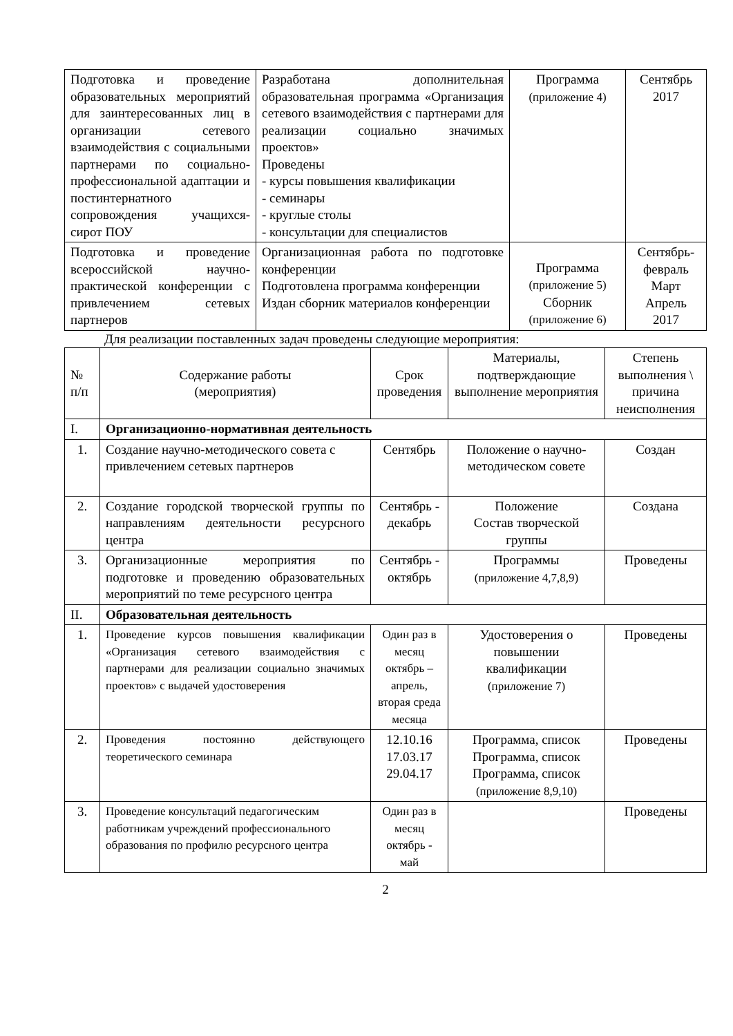| Подготовка и проведение образовательных мероприятий для заинтересованных лиц в организации сетевого взаимодействия с социальными партнерами по социально-профессиональной адаптации и постинтернатного сопровождения учащихся-сирот ПОУ | Разработана дополнительная образовательная программа «Организация сетевого взаимодействия с партнерами для реализации социально значимых проектов» Проведены - курсы повышения квалификации - семинары - круглые столы - консультации для специалистов | Программа (приложение 4) | Сентябрь 2017 |
| Подготовка и проведение всероссийской научно-практической конференции с привлечением сетевых партнеров | Организационная работа по подготовке конференции Подготовлена программа конференции Издан сборник материалов конференции | Программа (приложение 5) Сборник (приложение 6) | Сентябрь-февраль Март Апрель 2017 |
Для реализации поставленных задач проведены следующие мероприятия:
| № п/п | Содержание работы (мероприятия) | Срок проведения | Материалы, подтверждающие выполнение мероприятия | Степень выполнения \ причина неисполнения |
| --- | --- | --- | --- | --- |
| I. | Организационно-нормативная деятельность | | | |
| 1. | Создание научно-методического совета с привлечением сетевых партнеров | Сентябрь | Положение о научно-методическом совете | Создан |
| 2. | Создание городской творческой группы по направлениям деятельности ресурсного центра | Сентябрь - декабрь | Положение Состав творческой группы | Создана |
| 3. | Организационные мероприятия по подготовке и проведению образовательных мероприятий по теме ресурсного центра | Сентябрь - октябрь | Программы (приложение 4,7,8,9) | Проведены |
| II. | Образовательная деятельность | | | |
| 1. | Проведение курсов повышения квалификации «Организация сетевого взаимодействия с партнерами для реализации социально значимых проектов» с выдачей удостоверения | Один раз в месяц октябрь – апрель, вторая среда месяца | Удостоверения о повышении квалификации (приложение 7) | Проведены |
| 2. | Проведения постоянно действующего теоретического семинара | 12.10.16 17.03.17 29.04.17 | Программа, список Программа, список Программа, список (приложение 8,9,10) | Проведены |
| 3. | Проведение консультаций педагогическим работникам учреждений профессионального образования по профилю ресурсного центра | Один раз в месяц октябрь - май | | Проведены |
2